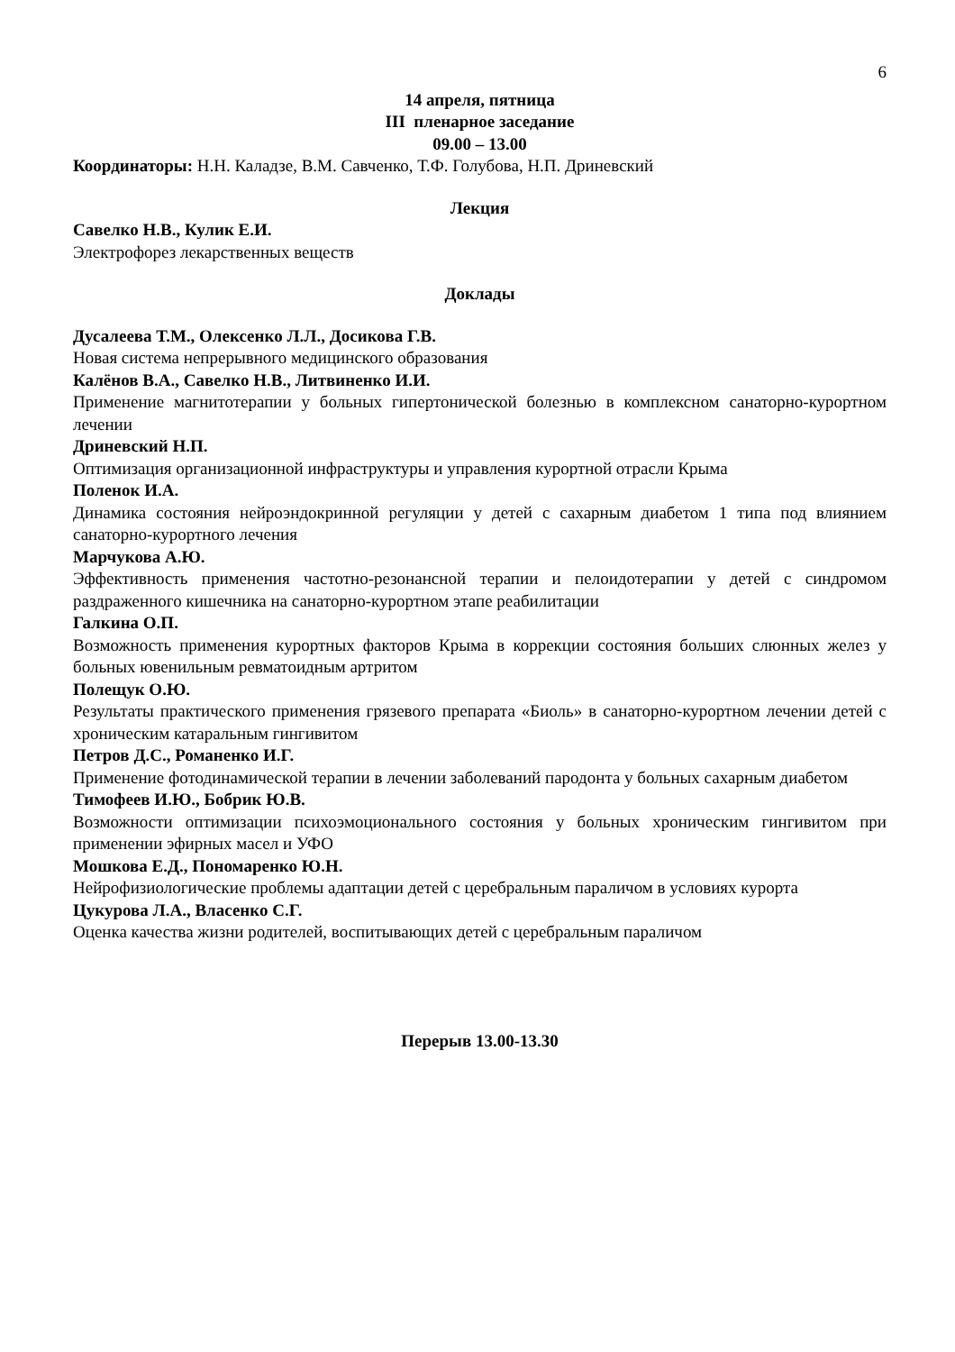6
14 апреля, пятница
III пленарное заседание
09.00 – 13.00
Координаторы: Н.Н. Каладзе, В.М. Савченко, Т.Ф. Голубова, Н.П. Дриневский
Лекция
Савелко Н.В., Кулик Е.И.
Электрофорез лекарственных веществ
Доклады
Дусалеева Т.М., Олексенко Л.Л., Досикова Г.В.
Новая система непрерывного медицинского образования
Калёнов В.А., Савелко Н.В., Литвиненко И.И.
Применение магнитотерапии у больных гипертонической болезнью в комплексном санаторно-курортном лечении
Дриневский Н.П.
Оптимизация организационной инфраструктуры и управления курортной отрасли Крыма
Поленок И.А.
Динамика состояния нейроэндокринной регуляции у детей с сахарным диабетом 1 типа под влиянием санаторно-курортного лечения
Марчукова А.Ю.
Эффективность применения частотно-резонансной терапии и пелоидотерапии у детей с синдромом раздраженного кишечника на санаторно-курортном этапе реабилитации
Галкина О.П.
Возможность применения курортных факторов Крыма в коррекции состояния больших слюнных желез у больных ювенильным ревматоидным артритом
Полещук О.Ю.
Результаты практического применения грязевого препарата «Биоль» в санаторно-курортном лечении детей с хроническим катаральным гингивитом
Петров Д.С., Романенко И.Г.
Применение фотодинамической терапии в лечении заболеваний пародонта у больных сахарным диабетом
Тимофеев И.Ю., Бобрик Ю.В.
Возможности оптимизации психоэмоционального состояния у больных хроническим гингивитом при применении эфирных масел и УФО
Мошкова Е.Д., Пономаренко Ю.Н.
Нейрофизиологические проблемы адаптации детей с церебральным параличом в условиях курорта
Цукурова Л.А., Власенко С.Г.
Оценка качества жизни родителей, воспитывающих детей с церебральным параличом
Перерыв 13.00-13.30